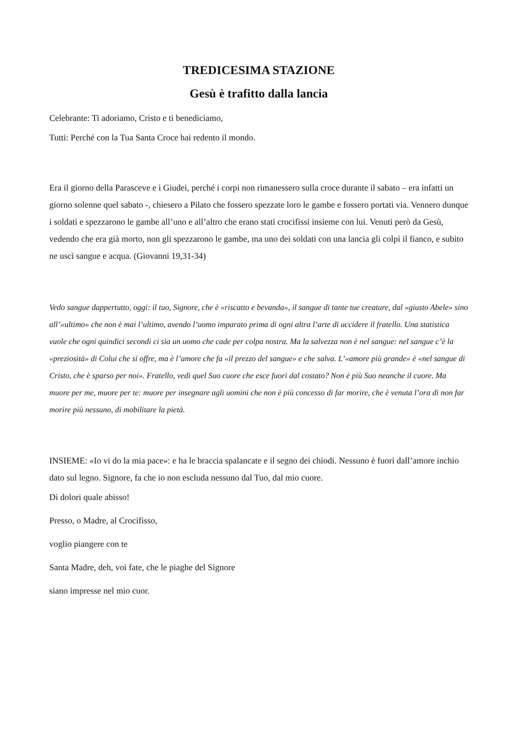TREDICESIMA STAZIONE
Gesù è trafitto dalla lancia
Celebrante: Ti adoriamo, Cristo e ti benediciamo,
Tutti: Perché con la Tua Santa Croce hai redento il mondo.
Era il giorno della Parasceve e i Giudei, perché i corpi non rimanessero sulla croce durante il sabato – era infatti un giorno solenne quel sabato -, chiesero a Pilato che fossero spezzate loro le gambe e fossero portati via. Vennero dunque i soldati e spezzarono le gambe all’uno e all’altro che erano stati crocifissi insieme con lui. Venuti però da Gesù, vedendo che era già morto, non gli spezzarono le gambe, ma uno dei soldati con una lancia gli colpì il fianco, e subito ne uscì sangue e acqua. (Giovanni 19,31-34)
Vedo sangue dappertutto, oggi: il tuo, Signore, che è «riscatto e bevanda», il sangue di tante tue creature, dal «giusto Abele» sino all’«ultimo» che non è mai l’ultimo, avendo l’uomo imparato prima di ogni altra l’arte di uccidere il fratello. Una statistica vuole che ogni quindici secondi ci sia un uomo che cade per colpa nostra. Ma la salvezza non è nel sangue: nel sangue c’è la «preziosità» di Colui che si offre, ma è l’amore che fa «il prezzo del sangue» e che salva. L’«amore più grande» è «nel sangue di Cristo, che è sparso per noi». Fratello, vedi quel Suo cuore che esce fuori dal costato? Non è più Suo neanche il cuore. Ma muore per me, muore per te: muore per insegnare agli uomini che non è più concesso di far morire, che è venuta l’ora di non far morire più nessuno, di mobilitare la pietà.
INSIEME: «Io vi do la mia pace»: e ha le braccia spalancate e il segno dei chiodi. Nessuno è fuori dall’amore inchio dato sul legno. Signore, fa che io non escluda nessuno dal Tuo, dal mio cuore.
Di dolori quale abisso!
Presso, o Madre, al Crocifisso,
voglio piangere con te
Santa Madre, deh, voi fate, che le piaghe del Signore
siano impresse nel mio cuor.